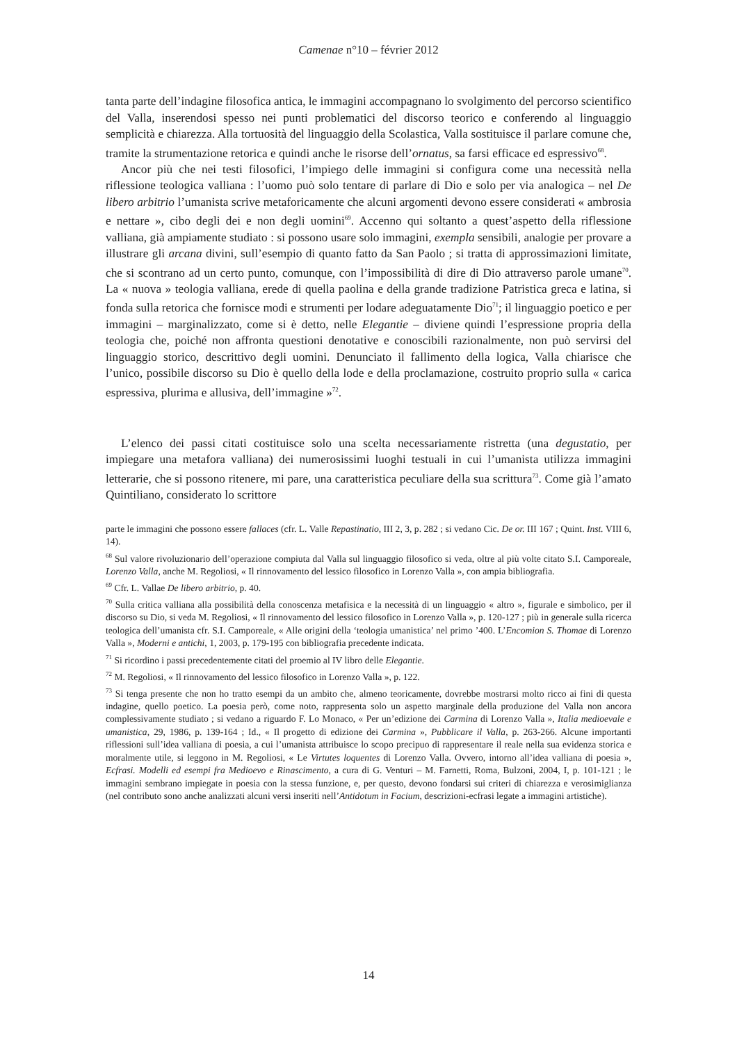Camenae n°10 – février 2012
tanta parte dell’indagine filosofica antica, le immagini accompagnano lo svolgimento del percorso scientifico del Valla, inserendosi spesso nei punti problematici del discorso teorico e conferendo al linguaggio semplicità e chiarezza. Alla tortuosità del linguaggio della Scolastica, Valla sostituisce il parlare comune che, tramite la strumentazione retorica e quindi anche le risorse dell’ornatus, sa farsi efficace ed espressivo<sup>68</sup>.
Ancor più che nei testi filosofici, l’impiego delle immagini si configura come una necessità nella riflessione teologica valliana : l’uomo può solo tentare di parlare di Dio e solo per via analogica – nel De libero arbitrio l’umanista scrive metaforicamente che alcuni argomenti devono essere considerati « ambrosia e nettare », cibo degli dei e non degli uomini<sup>69</sup>. Accenno qui soltanto a quest’aspetto della riflessione valliana, già ampiamente studiato : si possono usare solo immagini, exempla sensibili, analogie per provare a illustrare gli arcana divini, sull’esempio di quanto fatto da San Paolo ; si tratta di approssimazioni limitate, che si scontrano ad un certo punto, comunque, con l’impossibilità di dire di Dio attraverso parole umane<sup>70</sup>. La « nuova » teologia valliana, erede di quella paolina e della grande tradizione Patristica greca e latina, si fonda sulla retorica che fornisce modi e strumenti per lodare adeguatamente Dio<sup>71</sup>; il linguaggio poetico e per immagini – marginalizzato, come si è detto, nelle Elegantie – diviene quindi l’espressione propria della teologia che, poiché non affronta questioni denotative e conoscibili razionalmente, non può servirsi del linguaggio storico, descrittivo degli uomini. Denunciato il fallimento della logica, Valla chiarisce che l’unico, possibile discorso su Dio è quello della lode e della proclamazione, costruito proprio sulla « carica espressiva, plurima e allusiva, dell’immagine »<sup>72</sup>.
L’elenco dei passi citati costituisce solo una scelta necessariamente ristretta (una degustatio, per impiegare una metafora valliana) dei numerosissimi luoghi testuali in cui l’umanista utilizza immagini letterarie, che si possono ritenere, mi pare, una caratteristica peculiare della sua scrittura<sup>73</sup>. Come già l’amato Quintiliano, considerato lo scrittore
parte le immagini che possono essere fallaces (cfr. L. Valle Repastinatio, III 2, 3, p. 282 ; si vedano Cic. De or. III 167 ; Quint. Inst. VIII 6, 14).
<sup>68</sup> Sul valore rivoluzionario dell’operazione compiuta dal Valla sul linguaggio filosofico si veda, oltre al più volte citato S.I. Camporeale, Lorenzo Valla, anche M. Regoliosi, « Il rinnovamento del lessico filosofico in Lorenzo Valla », con ampia bibliografia.
<sup>69</sup> Cfr. L. Vallae De libero arbitrio, p. 40.
<sup>70</sup> Sulla critica valliana alla possibilità della conoscenza metafisica e la necessità di un linguaggio « altro », figurale e simbolico, per il discorso su Dio, si veda M. Regoliosi, « Il rinnovamento del lessico filosofico in Lorenzo Valla », p. 120-127 ; più in generale sulla ricerca teologica dell’umanista cfr. S.I. Camporeale, « Alle origini della ‘teologia umanistica’ nel primo ’400. L’Encomion S. Thomae di Lorenzo Valla », Moderni e antichi, 1, 2003, p. 179-195 con bibliografia precedente indicata.
<sup>71</sup> Si ricordino i passi precedentemente citati del proemio al IV libro delle Elegantie.
<sup>72</sup> M. Regoliosi, « Il rinnovamento del lessico filosofico in Lorenzo Valla », p. 122.
<sup>73</sup> Si tenga presente che non ho tratto esempi da un ambito che, almeno teoricamente, dovrebbe mostrarsi molto ricco ai fini di questa indagine, quello poetico. La poesia però, come noto, rappresenta solo un aspetto marginale della produzione del Valla non ancora complessivamente studiato ; si vedano a riguardo F. Lo Monaco, « Per un’edizione dei Carmina di Lorenzo Valla », Italia medioevale e umanistica, 29, 1986, p. 139-164 ; Id., « Il progetto di edizione dei Carmina », Pubblicare il Valla, p. 263-266. Alcune importanti riflessioni sull’idea valliana di poesia, a cui l’umanista attribuisce lo scopo precipuo di rappresentare il reale nella sua evidenza storica e moralmente utile, si leggono in M. Regoliosi, « Le Virtutes loquentes di Lorenzo Valla. Ovvero, intorno all’idea valliana di poesia », Ecfrasi. Modelli ed esempi fra Medioevo e Rinascimento, a cura di G. Venturi – M. Farnetti, Roma, Bulzoni, 2004, I, p. 101-121 ; le immagini sembrano impiegate in poesia con la stessa funzione, e, per questo, devono fondarsi sui criteri di chiarezza e verosimiglianza (nel contributo sono anche analizzati alcuni versi inseriti nell’Antidotum in Facium, descrizioni-ecfrasi legate a immagini artistiche).
14